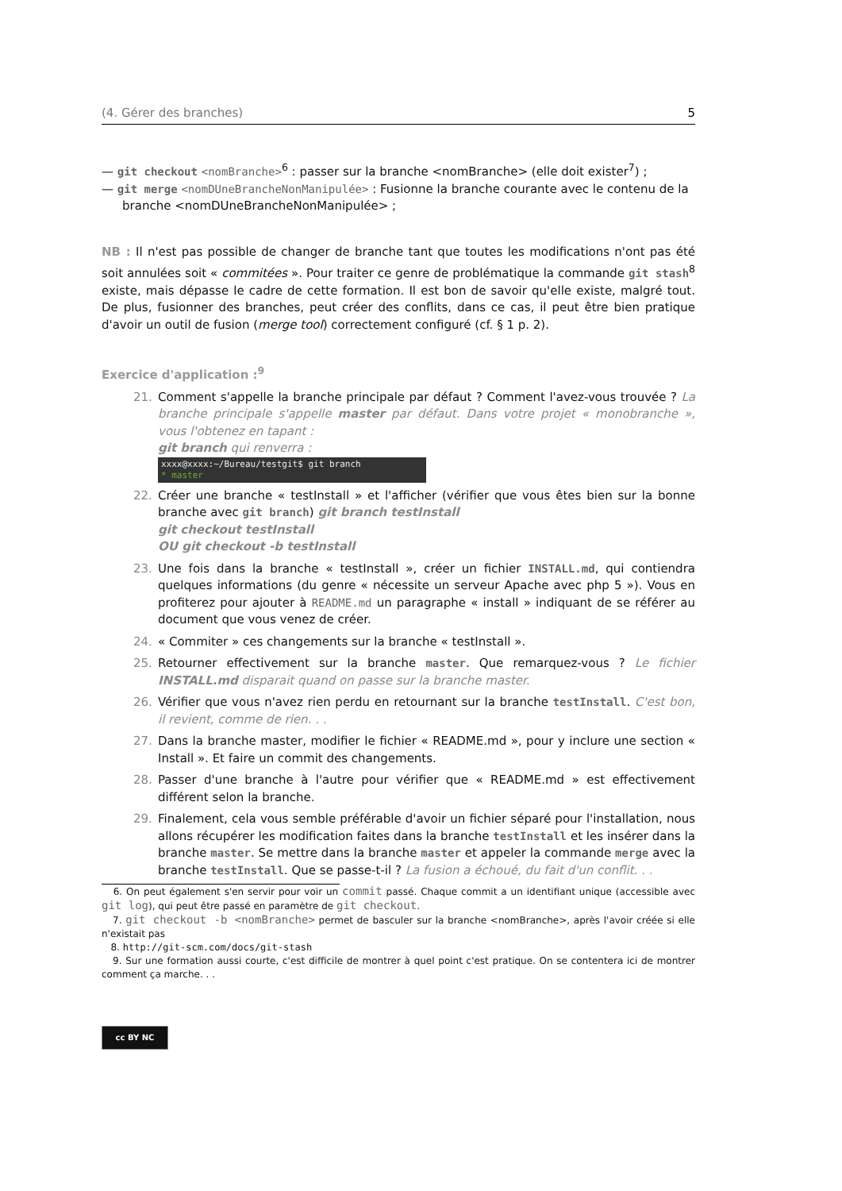(4. Gérer des branches) 5
— git checkout <nomBranche><sup>6</sup> : passer sur la branche <nomBranche> (elle doit exister<sup>7</sup>) ;
— git merge <nomDUneBrancheNonManipulée> : Fusionne la branche courante avec le contenu de la branche <nomDUneBrancheNonManipulée> ;
NB : Il n'est pas possible de changer de branche tant que toutes les modifications n'ont pas été soit annulées soit « commitées ». Pour traiter ce genre de problématique la commande git stash<sup>8</sup> existe, mais dépasse le cadre de cette formation. Il est bon de savoir qu'elle existe, malgré tout. De plus, fusionner des branches, peut créer des conflits, dans ce cas, il peut être bien pratique d'avoir un outil de fusion (merge tool) correctement configuré (cf. § 1 p. 2).
Exercice d'application :<sup>9</sup>
21. Comment s'appelle la branche principale par défaut ? Comment l'avez-vous trouvée ? La branche principale s'appelle master par défaut. Dans votre projet « monobranche », vous l'obtenez en tapant :
git branch qui renverra :
xxxx@xxxx:~/Bureau/testgit$ git branch
* master
22. Créer une branche « testInstall » et l'afficher (vérifier que vous êtes bien sur la bonne branche avec git branch) git branch testInstall
git checkout testInstall
OU git checkout -b testInstall
23. Une fois dans la branche « testInstall », créer un fichier INSTALL.md, qui contiendra quelques informations (du genre « nécessite un serveur Apache avec php 5 »). Vous en profiterez pour ajouter à README.md un paragraphe « install » indiquant de se référer au document que vous venez de créer.
24. « Commiter » ces changements sur la branche « testInstall ».
25. Retourner effectivement sur la branche master. Que remarquez-vous ? Le fichier INSTALL.md disparait quand on passe sur la branche master.
26. Vérifier que vous n'avez rien perdu en retournant sur la branche testInstall. C'est bon, il revient, comme de rien. . .
27. Dans la branche master, modifier le fichier « README.md », pour y inclure une section « Install ». Et faire un commit des changements.
28. Passer d'une branche à l'autre pour vérifier que « README.md » est effectivement différent selon la branche.
29. Finalement, cela vous semble préférable d'avoir un fichier séparé pour l'installation, nous allons récupérer les modification faites dans la branche testInstall et les insérer dans la branche master. Se mettre dans la branche master et appeler la commande merge avec la branche testInstall. Que se passe-t-il ? La fusion a échoué, du fait d'un conflit. . .
6. On peut également s'en servir pour voir un commit passé. Chaque commit a un identifiant unique (accessible avec git log), qui peut être passé en paramètre de git checkout.
7. git checkout -b <nomBranche> permet de basculer sur la branche <nomBranche>, après l'avoir créée si elle n'existait pas
8. http://git-scm.com/docs/git-stash
9. Sur une formation aussi courte, c'est difficile de montrer à quel point c'est pratique. On se contentera ici de montrer comment ça marche. . .
cc BY NC